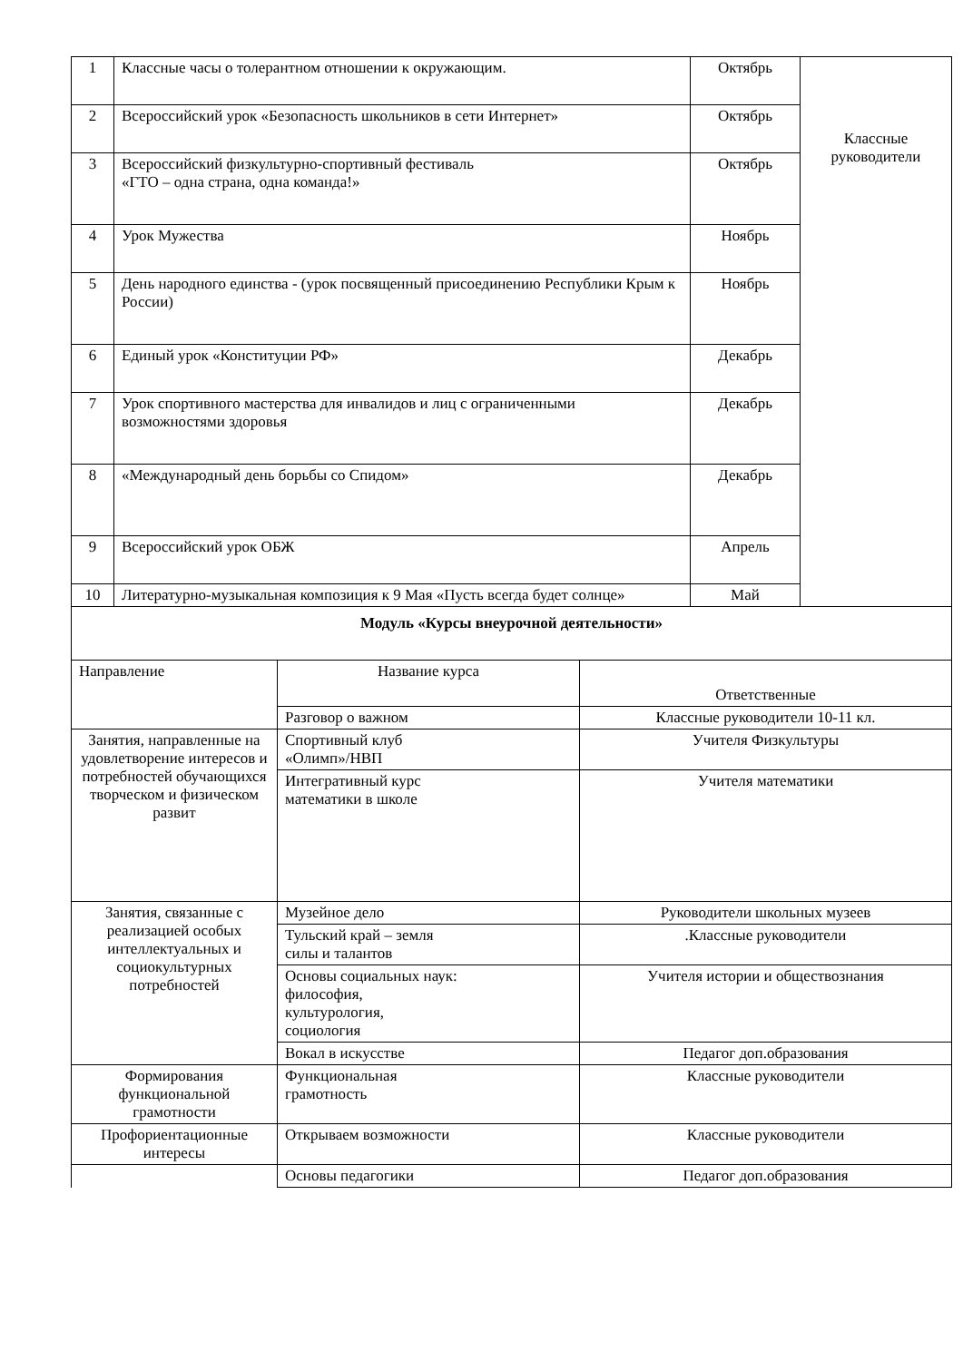| 1 | Классные часы о толерантном отношении к окружающим. | Октябрь | Классные руководители |
| 2 | Всероссийский урок «Безопасность школьников в сети Интернет» | Октябрь | |
| 3 | Всероссийский физкультурно-спортивный фестиваль «ГТО – одна страна, одна команда!» | Октябрь | |
| 4 | Урок Мужества | Ноябрь | |
| 5 | День народного единства - (урок посвященный присоединению Республики Крым к России) | Ноябрь | |
| 6 | Единый урок «Конституции РФ» | Декабрь | |
| 7 | Урок спортивного мастерства для инвалидов и лиц с ограниченными возможностями здоровья | Декабрь | |
| 8 | «Международный день борьбы со Спидом» | Декабрь | |
| 9 | Всероссийский урок ОБЖ | Апрель | |
| 10 | Литературно-музыкальная композиция к 9 Мая «Пусть всегда будет солнце» | Май | |
| Модуль «Курсы внеурочной деятельности» | | |
| Направление | Название курса | Ответственные |
| | Разговор о важном | Классные руководители 10-11 кл. |
| Занятия, направленные на удовлетворение интересов и потребностей обучающихся творческом и физическом развит | Спортивный клуб «Олимп»/НВП | Учителя Физкультуры |
| | Интегративный курс математики в школе | Учителя математики |
| Занятия, связанные с реализацией особых интеллектуальных и социокультурных потребностей | Музейное дело | Руководители школьных музеев |
| | Тульский край – земля силы и талантов | .Классные руководители |
| | Основы социальных наук: философия, культурология, социология | Учителя истории и обществознания |
| | Вокал в искусстве | Педагог доп.образования |
| Формирования функциональной грамотности | Функциональная грамотность | Классные руководители |
| Профориентационные интересы | Открываем возможности | Классные руководители |
| | Основы педагогики | Педагог доп.образования |